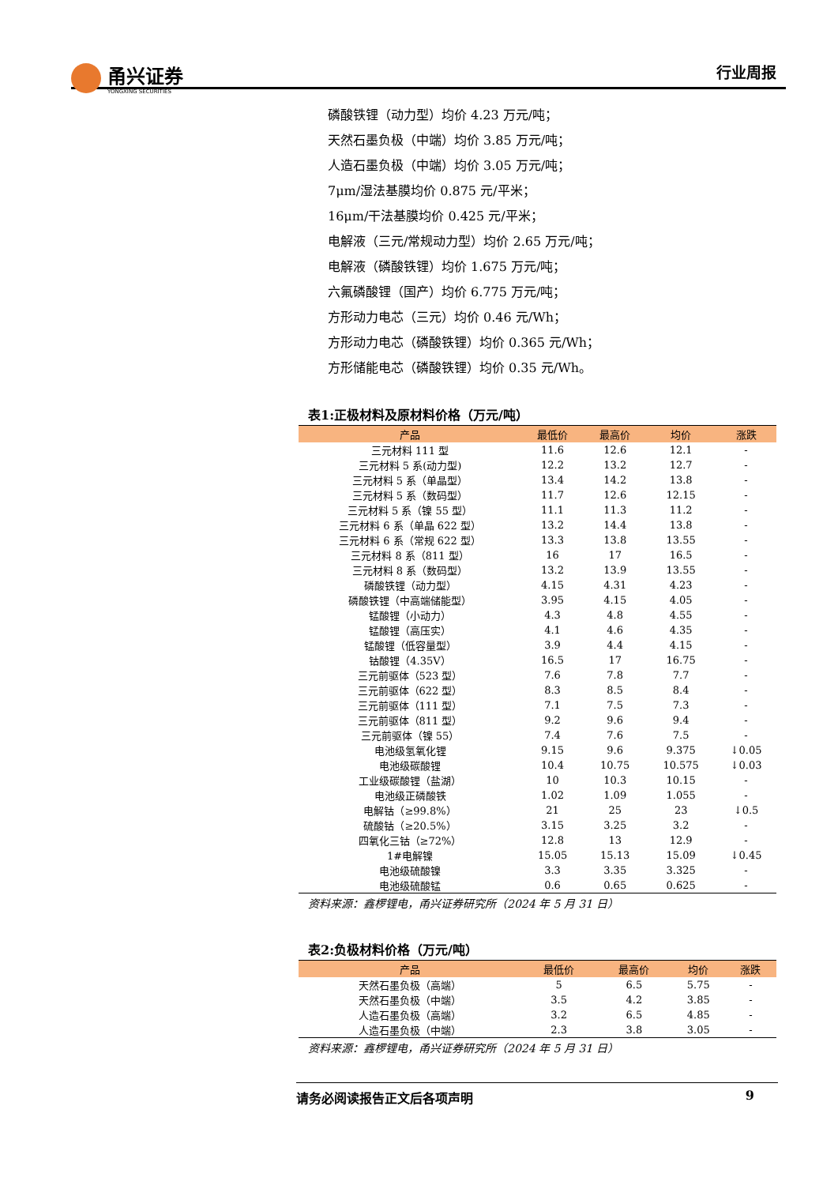甬兴证券
YONGXING SECURITIES
行业周报
磷酸铁锂（动力型）均价 4.23 万元/吨；
天然石墨负极（中端）均价 3.85 万元/吨；
人造石墨负极（中端）均价 3.05 万元/吨；
7μm/湿法基膜均价 0.875 元/平米；
16μm/干法基膜均价 0.425 元/平米；
电解液（三元/常规动力型）均价 2.65 万元/吨；
电解液（磷酸铁锂）均价 1.675 万元/吨；
六氟磷酸锂（国产）均价 6.775 万元/吨；
方形动力电芯（三元）均价 0.46 元/Wh；
方形动力电芯（磷酸铁锂）均价 0.365 元/Wh；
方形储能电芯（磷酸铁锂）均价 0.35 元/Wh。
表1:正极材料及原材料价格（万元/吨）
| 产品 | 最低价 | 最高价 | 均价 | 涨跌 |
| --- | --- | --- | --- | --- |
| 三元材料 111 型 | 11.6 | 12.6 | 12.1 | - |
| 三元材料 5 系(动力型) | 12.2 | 13.2 | 12.7 | - |
| 三元材料 5 系（单晶型） | 13.4 | 14.2 | 13.8 | - |
| 三元材料 5 系（数码型） | 11.7 | 12.6 | 12.15 | - |
| 三元材料 5 系（镍 55 型） | 11.1 | 11.3 | 11.2 | - |
| 三元材料 6 系（单晶 622 型） | 13.2 | 14.4 | 13.8 | - |
| 三元材料 6 系（常规 622 型） | 13.3 | 13.8 | 13.55 | - |
| 三元材料 8 系（811 型） | 16 | 17 | 16.5 | - |
| 三元材料 8 系（数码型） | 13.2 | 13.9 | 13.55 | - |
| 磷酸铁锂（动力型） | 4.15 | 4.31 | 4.23 | - |
| 磷酸铁锂（中高端储能型） | 3.95 | 4.15 | 4.05 | - |
| 锰酸锂（小动力） | 4.3 | 4.8 | 4.55 | - |
| 锰酸锂（高压实） | 4.1 | 4.6 | 4.35 | - |
| 锰酸锂（低容量型） | 3.9 | 4.4 | 4.15 | - |
| 钴酸锂（4.35V） | 16.5 | 17 | 16.75 | - |
| 三元前驱体（523 型） | 7.6 | 7.8 | 7.7 | - |
| 三元前驱体（622 型） | 8.3 | 8.5 | 8.4 | - |
| 三元前驱体（111 型） | 7.1 | 7.5 | 7.3 | - |
| 三元前驱体（811 型） | 9.2 | 9.6 | 9.4 | - |
| 三元前驱体（镍 55） | 7.4 | 7.6 | 7.5 | - |
| 电池级氢氧化锂 | 9.15 | 9.6 | 9.375 | ↓0.05 |
| 电池级碳酸锂 | 10.4 | 10.75 | 10.575 | ↓0.03 |
| 工业级碳酸锂（盐湖） | 10 | 10.3 | 10.15 | - |
| 电池级正磷酸铁 | 1.02 | 1.09 | 1.055 | - |
| 电解钴（≥99.8%） | 21 | 25 | 23 | ↓0.5 |
| 硫酸钴（≥20.5%） | 3.15 | 3.25 | 3.2 | - |
| 四氧化三钴（≥72%） | 12.8 | 13 | 12.9 | - |
| 1#电解镍 | 15.05 | 15.13 | 15.09 | ↓0.45 |
| 电池级硫酸镍 | 3.3 | 3.35 | 3.325 | - |
| 电池级硫酸锰 | 0.6 | 0.65 | 0.625 | - |
资料来源：鑫椤锂电，甬兴证券研究所（2024 年 5 月 31 日）
表2:负极材料价格（万元/吨）
| 产品 | 最低价 | 最高价 | 均价 | 涨跌 |
| --- | --- | --- | --- | --- |
| 天然石墨负极（高端） | 5 | 6.5 | 5.75 | - |
| 天然石墨负极（中端） | 3.5 | 4.2 | 3.85 | - |
| 人造石墨负极（高端） | 3.2 | 6.5 | 4.85 | - |
| 人造石墨负极（中端） | 2.3 | 3.8 | 3.05 | - |
资料来源：鑫椤锂电，甬兴证券研究所（2024 年 5 月 31 日）
请务必阅读报告正文后各项声明 9